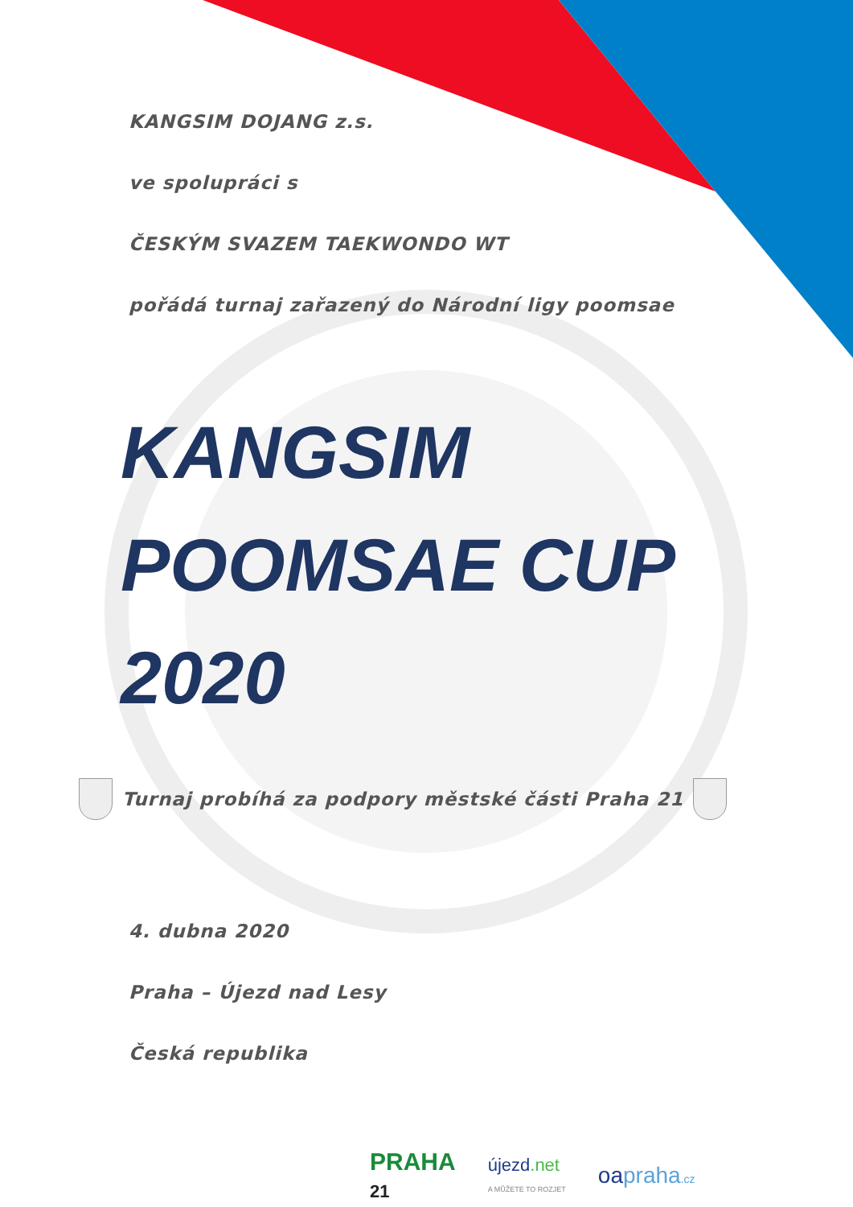KANGSIM DOJANG z.s.
ve spolupráci s
ČESKÝM SVAZEM TAEKWONDO WT
pořádá turnaj zařazený do Národní ligy poomsae
KANGSIM
POOMSAE CUP
2020
Turnaj probíhá za podpory městské části Praha 21
4. dubna 2020
Praha – Újezd nad Lesy
Česká republika
PRAHA
21
újezd.net
A MŮŽETE TO ROZJET
oapraha.cz